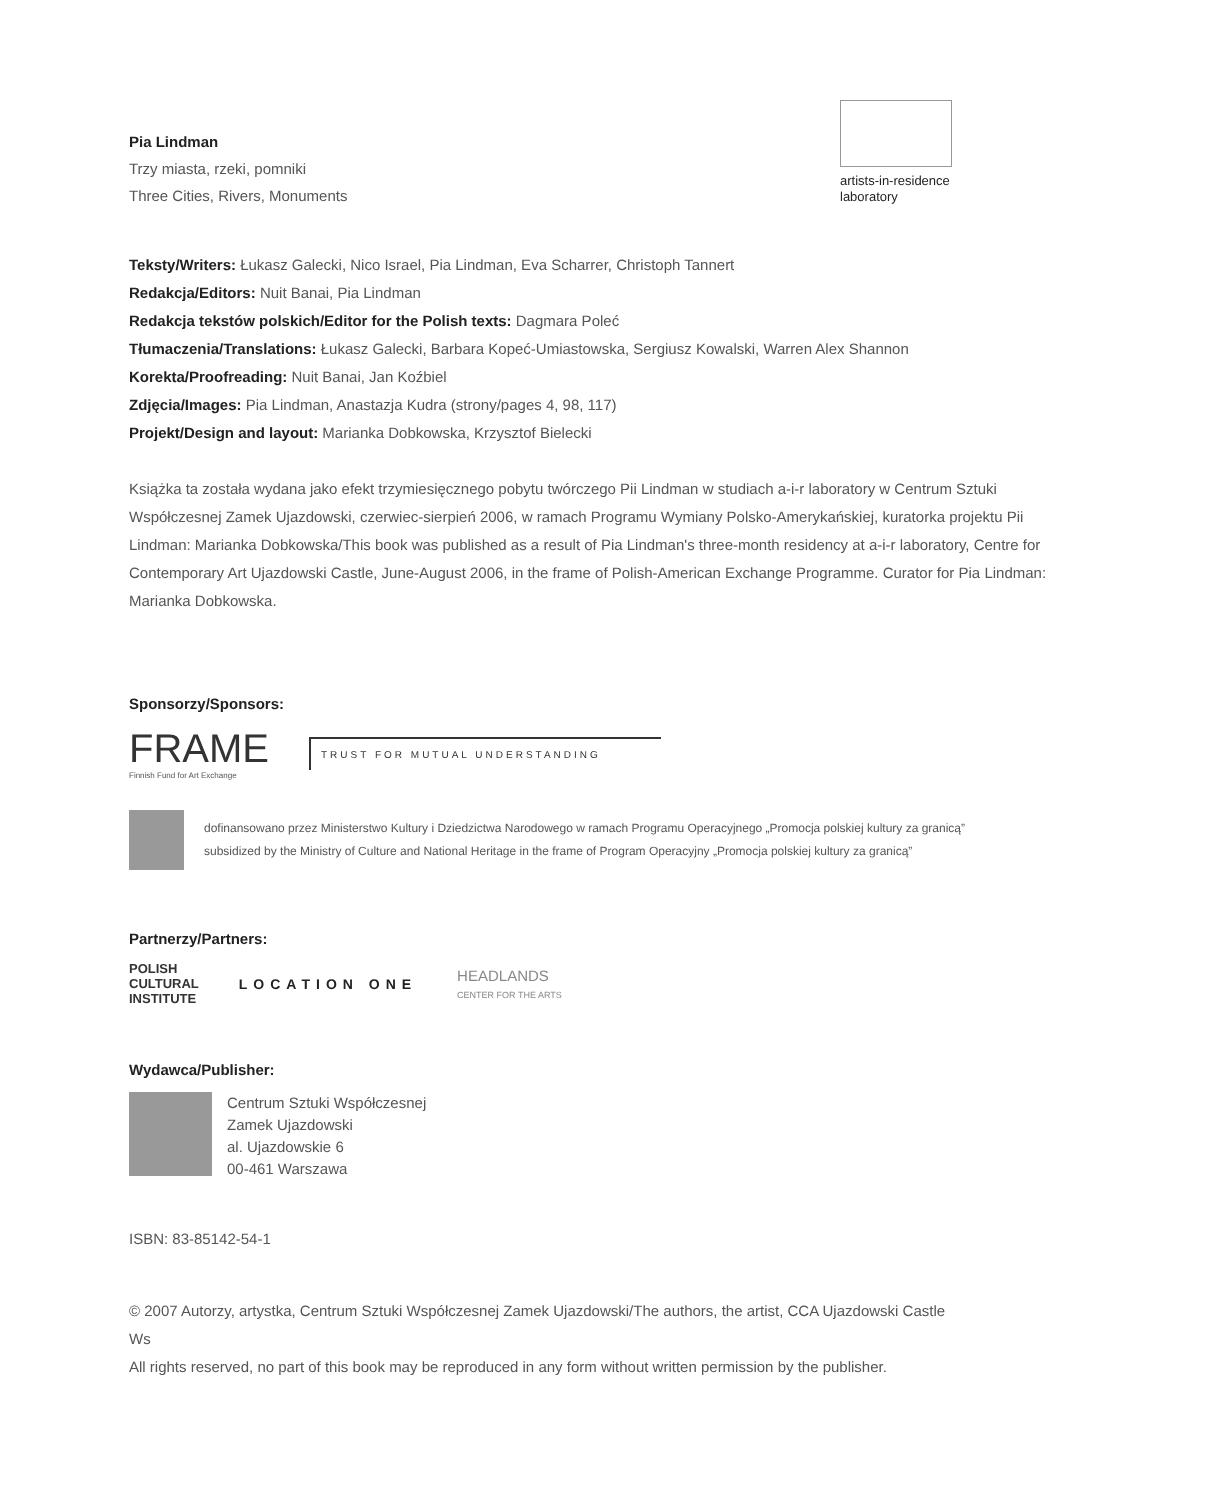artists-in-residence
laboratory
Pia Lindman
Trzy miasta, rzeki, pomniki
Three Cities, Rivers, Monuments
Teksty/Writers: Łukasz Galecki, Nico Israel, Pia Lindman, Eva Scharrer, Christoph Tannert
Redakcja/Editors: Nuit Banai, Pia Lindman
Redakcja tekstów polskich/Editor for the Polish texts: Dagmara Poleć
Tłumaczenia/Translations: Łukasz Galecki, Barbara Kopeć-Umiastowska, Sergiusz Kowalski, Warren Alex Shannon
Korekta/Proofreading: Nuit Banai, Jan Koźbiel
Zdjęcia/Images: Pia Lindman, Anastazja Kudra (strony/pages 4, 98, 117)
Projekt/Design and layout: Marianka Dobkowska, Krzysztof Bielecki
Książka ta została wydana jako efekt trzymiesięcznego pobytu twórczego Pii Lindman w studiach a-i-r laboratory w Centrum Sztuki Współczesnej Zamek Ujazdowski, czerwiec-sierpień 2006, w ramach Programu Wymiany Polsko-Amerykańskiej, kuratorka projektu Pii Lindman: Marianka Dobkowska/This book was published as a result of Pia Lindman's three-month residency at a-i-r laboratory, Centre for Contemporary Art Ujazdowski Castle, June-August 2006, in the frame of Polish-American Exchange Programme. Curator for Pia Lindman: Marianka Dobkowska.
Sponsorzy/Sponsors:
FRAME
Finnish Fund for Art Exchange
TRUST FOR MUTUAL UNDERSTANDING
dofinansowano przez Ministerstwo Kultury i Dziedzictwa Narodowego w ramach Programu Operacyjnego „Promocja polskiej kultury za granicą”
subsidized by the Ministry of Culture and National Heritage in the frame of Program Operacyjny „Promocja polskiej kultury za granicą”
Partnerzy/Partners:
POLISH
CULTURAL
INSTITUTE
LOCATION ONE
HEADLANDS
CENTER FOR THE ARTS
Wydawca/Publisher:
Centrum Sztuki Współczesnej
Zamek Ujazdowski
al. Ujazdowskie 6
00-461 Warszawa
ISBN: 83-85142-54-1
© 2007 Autorzy, artystka, Centrum Sztuki Współczesnej Zamek Ujazdowski/The authors, the artist, CCA Ujazdowski Castle
Ws
All rights reserved, no part of this book may be reproduced in any form without written permission by the publisher.